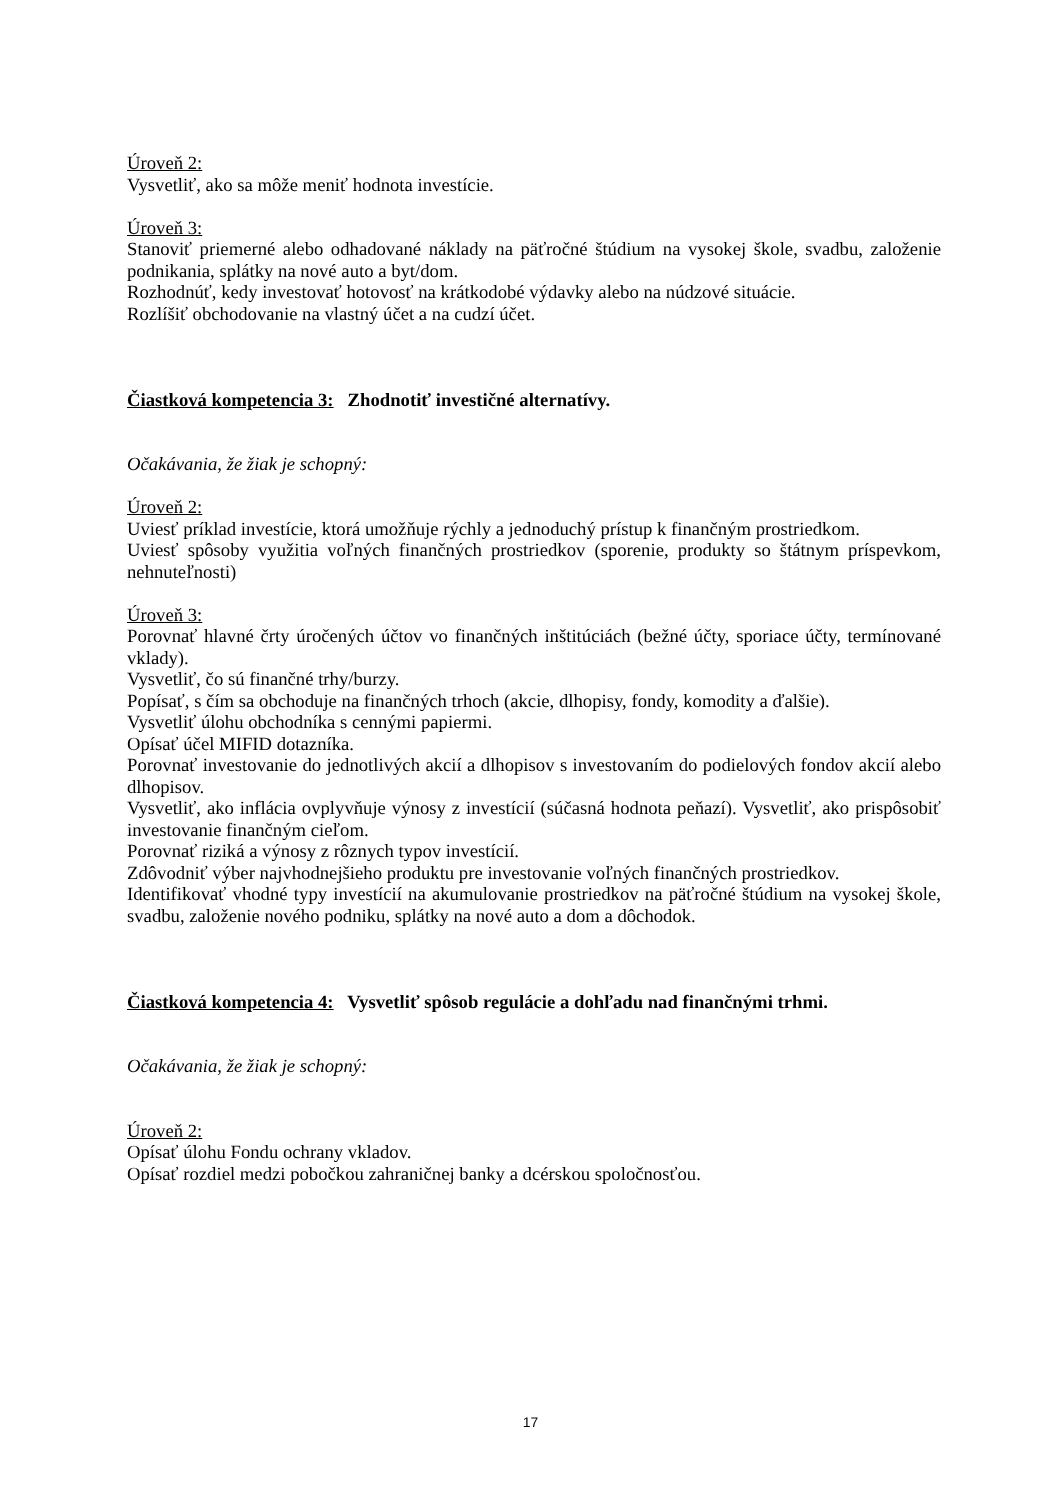Úroveň 2:
Vysvetliť, ako sa môže meniť hodnota investície.
Úroveň 3:
Stanoviť priemerné alebo odhadované náklady na päťročné štúdium na vysokej škole, svadbu, založenie podnikania, splátky na nové auto a byt/dom.
Rozhodnúť, kedy investovať hotovosť na krátkodobé výdavky alebo na núdzové situácie.
Rozlíšiť obchodovanie na vlastný účet a na cudzí účet.
Čiastková kompetencia 3: Zhodnotiť investičné alternatívy.
Očakávania, že žiak je schopný:
Úroveň 2:
Uviesť príklad investície, ktorá umožňuje rýchly a jednoduchý prístup k finančným prostriedkom.
Uviesť spôsoby využitia voľných finančných prostriedkov (sporenie, produkty so štátnym príspevkom, nehnuteľnosti)
Úroveň 3:
Porovnať hlavné črty úročených účtov vo finančných inštitúciách (bežné účty, sporiace účty, termínované vklady).
Vysvetliť, čo sú finančné trhy/burzy.
Popísať, s čím sa obchoduje na finančných trhoch (akcie, dlhopisy, fondy, komodity a ďalšie).
Vysvetliť úlohu obchodníka s cennými papiermi.
Opísať účel MIFID dotazníka.
Porovnať investovanie do jednotlivých akcií a dlhopisov s investovaním do podielových fondov akcií alebo dlhopisov.
Vysvetliť, ako inflácia ovplyvňuje výnosy z investícií (súčasná hodnota peňazí). Vysvetliť, ako prispôsobiť investovanie finančným cieľom.
Porovnať riziká a výnosy z rôznych typov investícií.
Zdôvodniť výber najvhodnejšieho produktu pre investovanie voľných finančných prostriedkov.
Identifikovať vhodné typy investícií na akumulovanie prostriedkov na päťročné štúdium na vysokej škole, svadbu, založenie nového podniku, splátky na nové auto a dom a dôchodok.
Čiastková kompetencia 4: Vysvetliť spôsob regulácie a dohľadu nad finančnými trhmi.
Očakávania, že žiak je schopný:
Úroveň 2:
Opísať úlohu Fondu ochrany vkladov.
Opísať rozdiel medzi pobočkou zahraničnej banky a dcérskou spoločnosťou.
17